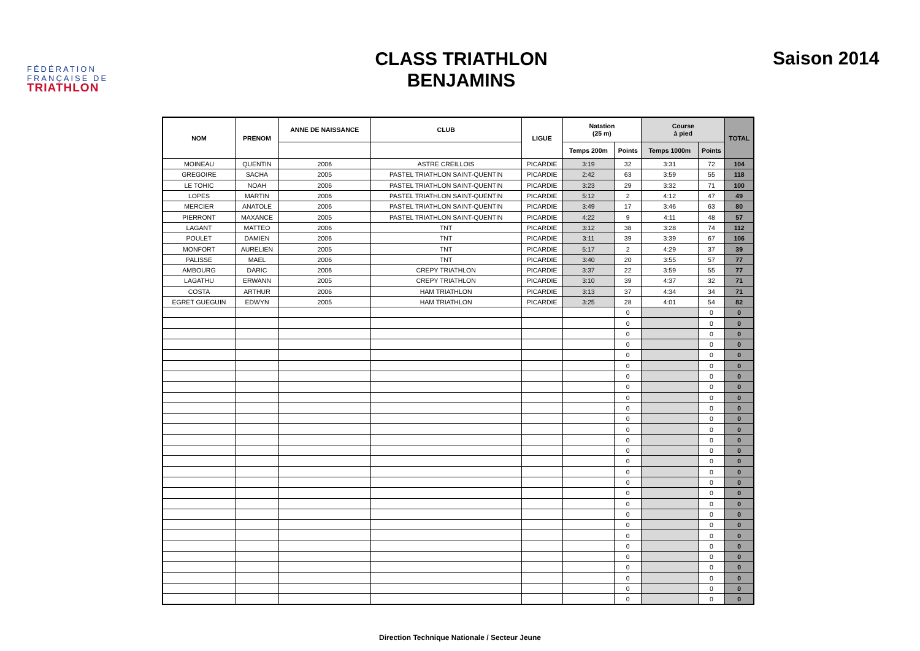FÉDÉRATION
FRANÇAISE DE
TRIATHLON
CLASS TRIATHLON
BENJAMINS
Saison 2014
| NOM | PRENOM | ANNE DE NAISSANCE | CLUB | LIGUE | Natation (25 m) | | Course à pied | | TOTAL |
| --- | --- | --- | --- | --- | --- | --- | --- | --- | --- |
| | | | | | Temps 200m | Points | Temps 1000m | Points | |
| MOINEAU | QUENTIN | 2006 | ASTRE CREILLOIS | PICARDIE | 3:19 | 32 | 3:31 | 72 | 104 |
| GREGOIRE | SACHA | 2005 | PASTEL TRIATHLON SAINT-QUENTIN | PICARDIE | 2:42 | 63 | 3:59 | 55 | 118 |
| LE TOHIC | NOAH | 2006 | PASTEL TRIATHLON SAINT-QUENTIN | PICARDIE | 3:23 | 29 | 3:32 | 71 | 100 |
| LOPES | MARTIN | 2006 | PASTEL TRIATHLON SAINT-QUENTIN | PICARDIE | 5:12 | 2 | 4:12 | 47 | 49 |
| MERCIER | ANATOLE | 2006 | PASTEL TRIATHLON SAINT-QUENTIN | PICARDIE | 3:49 | 17 | 3:46 | 63 | 80 |
| PIERRONT | MAXANCE | 2005 | PASTEL TRIATHLON SAINT-QUENTIN | PICARDIE | 4:22 | 9 | 4:11 | 48 | 57 |
| LAGANT | MATTEO | 2006 | TNT | PICARDIE | 3:12 | 38 | 3:28 | 74 | 112 |
| POULET | DAMIEN | 2006 | TNT | PICARDIE | 3:11 | 39 | 3:39 | 67 | 106 |
| MONFORT | AURELIEN | 2005 | TNT | PICARDIE | 5:17 | 2 | 4:29 | 37 | 39 |
| PALISSE | MAEL | 2006 | TNT | PICARDIE | 3:40 | 20 | 3:55 | 57 | 77 |
| AMBOURG | DARIC | 2006 | CREPY TRIATHLON | PICARDIE | 3:37 | 22 | 3:59 | 55 | 77 |
| LAGATHU | ERWANN | 2005 | CREPY TRIATHLON | PICARDIE | 3:10 | 39 | 4:37 | 32 | 71 |
| COSTA | ARTHUR | 2006 | HAM TRIATHLON | PICARDIE | 3:13 | 37 | 4:34 | 34 | 71 |
| EGRET GUEGUIN | EDWYN | 2005 | HAM TRIATHLON | PICARDIE | 3:25 | 28 | 4:01 | 54 | 82 |
| | | | | | | 0 | | 0 | 0 |
| | | | | | | 0 | | 0 | 0 |
| | | | | | | 0 | | 0 | 0 |
| | | | | | | 0 | | 0 | 0 |
| | | | | | | 0 | | 0 | 0 |
| | | | | | | 0 | | 0 | 0 |
| | | | | | | 0 | | 0 | 0 |
| | | | | | | 0 | | 0 | 0 |
| | | | | | | 0 | | 0 | 0 |
| | | | | | | 0 | | 0 | 0 |
| | | | | | | 0 | | 0 | 0 |
| | | | | | | 0 | | 0 | 0 |
| | | | | | | 0 | | 0 | 0 |
| | | | | | | 0 | | 0 | 0 |
| | | | | | | 0 | | 0 | 0 |
| | | | | | | 0 | | 0 | 0 |
| | | | | | | 0 | | 0 | 0 |
| | | | | | | 0 | | 0 | 0 |
| | | | | | | 0 | | 0 | 0 |
| | | | | | | 0 | | 0 | 0 |
| | | | | | | 0 | | 0 | 0 |
| | | | | | | 0 | | 0 | 0 |
| | | | | | | 0 | | 0 | 0 |
| | | | | | | 0 | | 0 | 0 |
| | | | | | | 0 | | 0 | 0 |
| | | | | | | 0 | | 0 | 0 |
| | | | | | | 0 | | 0 | 0 |
| | | | | | | 0 | | 0 | 0 |
Direction Technique Nationale / Secteur Jeune